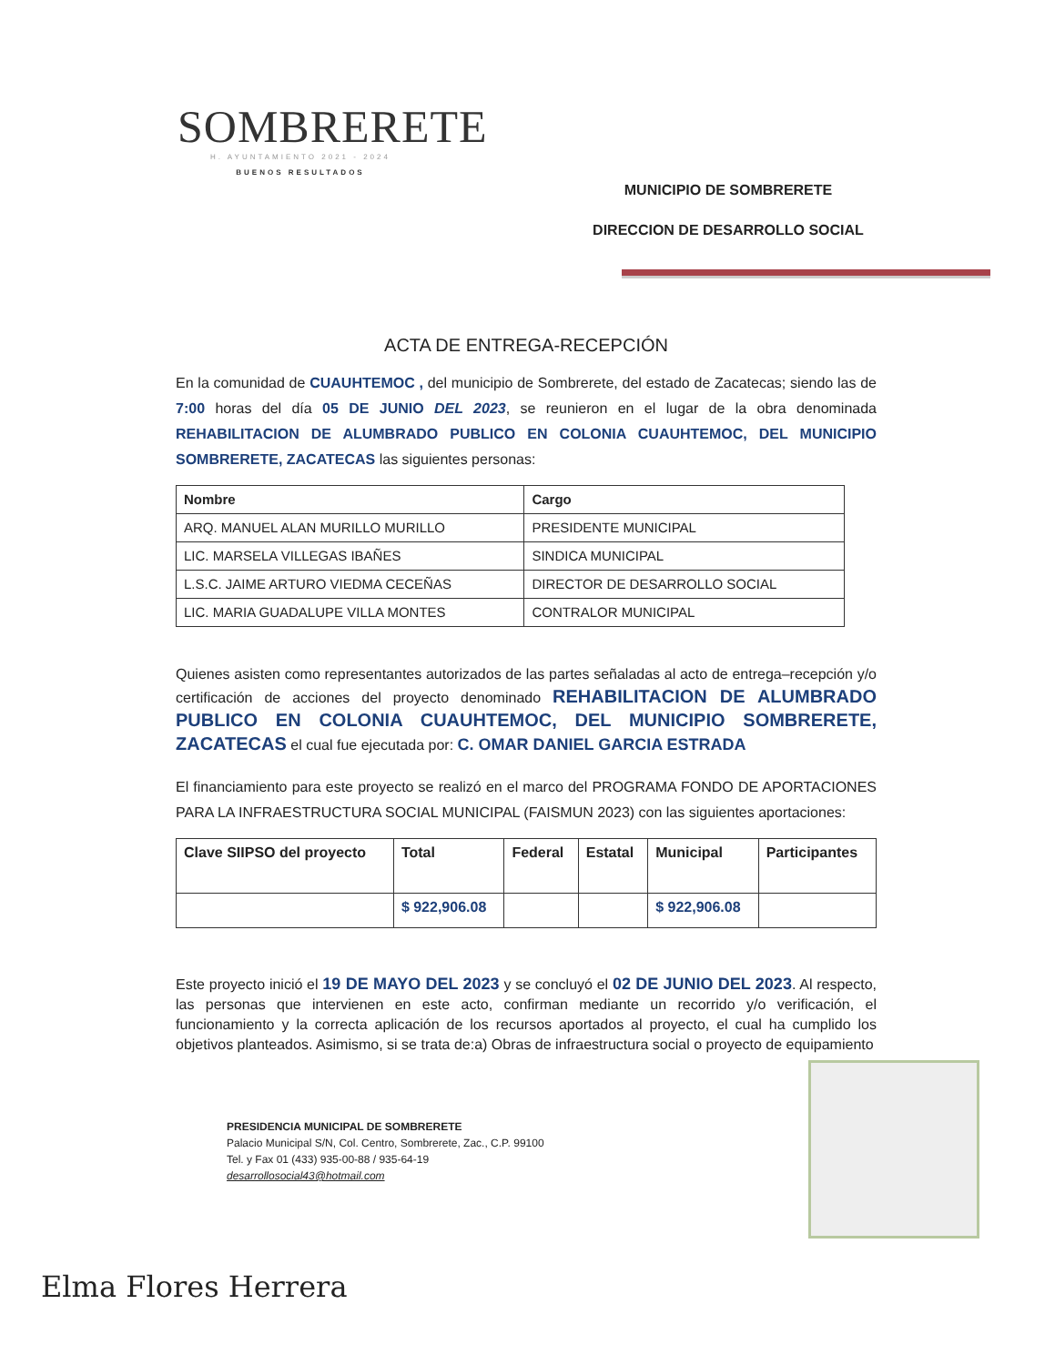SOMBRERETE
H. AYUNTAMIENTO 2021 - 2024
BUENOS RESULTADOS
MUNICIPIO DE SOMBRERETE
DIRECCION DE DESARROLLO SOCIAL
ACTA DE ENTREGA-RECEPCIÓN
En la comunidad de CUAUHTEMOC , del municipio de Sombrerete, del estado de Zacatecas; siendo las de 7:00 horas del día 05 DE JUNIO DEL 2023, se reunieron en el lugar de la obra denominada REHABILITACION DE ALUMBRADO PUBLICO EN COLONIA CUAUHTEMOC, DEL MUNICIPIO SOMBRERETE, ZACATECAS las siguientes personas:
| Nombre | Cargo |
| --- | --- |
| ARQ. MANUEL ALAN MURILLO MURILLO | PRESIDENTE MUNICIPAL |
| LIC. MARSELA VILLEGAS IBAÑES | SINDICA MUNICIPAL |
| L.S.C. JAIME ARTURO VIEDMA CECEÑAS | DIRECTOR DE DESARROLLO SOCIAL |
| LIC. MARIA GUADALUPE VILLA MONTES | CONTRALOR MUNICIPAL |
Quienes asisten como representantes autorizados de las partes señaladas al acto de entrega–recepción y/o certificación de acciones del proyecto denominado REHABILITACION DE ALUMBRADO PUBLICO EN COLONIA CUAUHTEMOC, DEL MUNICIPIO SOMBRERETE, ZACATECAS el cual fue ejecutada por: C. OMAR DANIEL GARCIA ESTRADA
El financiamiento para este proyecto se realizó en el marco del PROGRAMA FONDO DE APORTACIONES PARA LA INFRAESTRUCTURA SOCIAL MUNICIPAL (FAISMUN 2023) con las siguientes aportaciones:
| Clave SIIPSO del proyecto | Total | Federal | Estatal | Municipal | Participantes |
| --- | --- | --- | --- | --- | --- |
| | $ 922,906.08 | | | $ 922,906.08 | |
Este proyecto inició el 19 DE MAYO DEL 2023 y se concluyó el 02 DE JUNIO DEL 2023. Al respecto, las personas que intervienen en este acto, confirman mediante un recorrido y/o verificación, el funcionamiento y la correcta aplicación de los recursos aportados al proyecto, el cual ha cumplido los objetivos planteados. Asimismo, si se trata de:a) Obras de infraestructura social o proyecto de equipamiento
PRESIDENCIA MUNICIPAL DE SOMBRERETE
Palacio Municipal S/N, Col. Centro, Sombrerete, Zac., C.P. 99100
Tel. y Fax 01 (433) 935-00-88 / 935-64-19
desarrollosocial43@hotmail.com
Elma Flores Herrera